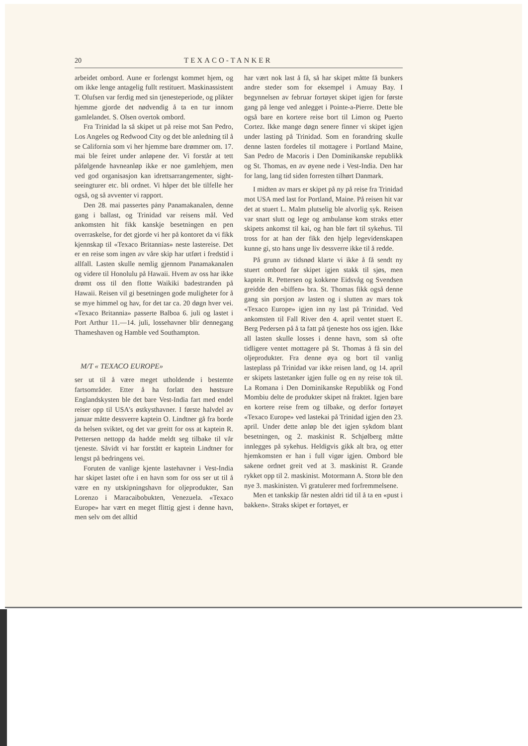20 TEXACO-TANKER
arbeidet ombord. Aune er forlengst kommet hjem, og om ikke lenge antagelig fullt restituert. Maskinassistent T. Olufsen var ferdig med sin tjenesteperiode, og plikter hjemme gjorde det nødvendig å ta en tur innom gamlelandet. S. Olsen overtok ombord.
Fra Trinidad la så skipet ut på reise mot San Pedro, Los Angeles og Redwood City og det ble anledning til å se California som vi her hjemme bare drømmer om. 17. mai ble feiret under anløpene der. Vi forstår at tett påfølgende havneanløp ikke er noe gamlehjem, men ved god organisasjon kan idrettsarrangementer, sight-seeingturer etc. bli ordnet. Vi håper det ble tilfelle her også, og så avventer vi rapport.
Den 28. mai passertes pȧny Panamakanalen, denne gang i ballast, og Trinidad var reisens mål. Ved ankomsten hit fikk kanskje besetningen en pen overraskelse, for det gjorde vi her på kontoret da vi fikk kjennskap til «Texaco Britannias» neste lastereise. Det er en reise som ingen av våre skip har utført i fredstid i allfall. Lasten skulle nemlig gjennom Panamakanalen og videre til Honolulu på Hawaii. Hvem av oss har ikke drømt oss til den flotte Waikiki badestranden på Hawaii. Reisen vil gi besetningen gode muligheter for å se mye himmel og hav, for det tar ca. 20 døgn hver vei. «Texaco Britannia» passerte Balboa 6. juli og lastet i Port Arthur 11.—14. juli, lossehavner blir dennegang Thameshaven og Hamble ved Southampton.
M/T « TEXACO EUROPE»
ser ut til å være meget utholdende i bestemte fartsområder. Etter å ha forlatt den høstsure Englandskysten ble det bare Vest-India fart med endel reiser opp til USA's østkysthavner. I første halvdel av januar måtte dessverre kaptein O. Lindtner gå fra borde da helsen sviktet, og det var greitt for oss at kaptein R. Pettersen nettopp da hadde meldt seg tilbake til vår tjeneste. Såvidt vi har forstått er kaptein Lindtner for lengst på bedringens vei.
Foruten de vanlige kjente lastehavner i Vest-India har skipet lastet ofte i en havn som for oss ser ut til å være en ny utskipningshavn for oljeprodukter, San Lorenzo i Maracaibobukten, Venezuela. «Texaco Europe» har vært en meget flittig gjest i denne havn, men selv om det alltid
har vært nok last å få, så har skipet måtte få bunkers andre steder som for eksempel i Amuay Bay. I begynnelsen av februar fortøyet skipet igjen for første gang på lenge ved anlegget i Pointe-a-Pierre. Dette ble også bare en kortere reise bort til Limon og Puerto Cortez. Ikke mange døgn senere finner vi skipet igjen under lasting på Trinidad. Som en forandring skulle denne lasten fordeles til mottagere i Portland Maine, San Pedro de Macoris i Den Dominikanske republikk og St. Thomas, en av øyene nede i Vest-India. Den har for lang, lang tid siden forresten tilhørt Danmark.
I midten av mars er skipet på ny på reise fra Trinidad mot USA med last for Portland, Maine. På reisen hit var det at stuert L. Malm plutselig ble alvorlig syk. Reisen var snart slutt og lege og ambulanse kom straks etter skipets ankomst til kai, og han ble ført til sykehus. Til tross for at han der fikk den hjelp legevidenskapen kunne gi, sto hans unge liv dessverre ikke til å redde.
På grunn av tidsnød klarte vi ikke å få sendt ny stuert ombord før skipet igjen stakk til sjøs, men kaptein R. Pettersen og kokkene Eidsvåg og Svendsen greidde den «biffen» bra. St. Thomas fikk også denne gang sin porsjon av lasten og i slutten av mars tok «Texaco Europe» igjen inn ny last på Trinidad. Ved ankomsten til Fall River den 4. april ventet stuert E. Berg Pedersen på å ta fatt på tjeneste hos oss igjen. Ikke all lasten skulle losses i denne havn, som så ofte tidligere ventet mottagere på St. Thomas å få sin del oljeprodukter. Fra denne øya og bort til vanlig lasteplass på Trinidad var ikke reisen land, og 14. april er skipets lastetanker igjen fulle og en ny reise tok til. La Romana i Den Dominikanske Republikk og Fond Mombiu delte de produkter skipet nå fraktet. Igjen bare en kortere reise frem og tilbake, og derfor fortøyet «Texaco Europe» ved lastekai på Trinidad igjen den 23. april. Under dette anløp ble det igjen sykdom blant besetningen, og 2. maskinist R. Schjølberg måtte innlegges på sykehus. Heldigvis gikk alt bra, og etter hjemkomsten er han i full vigør igjen. Ombord ble sakene ordnet greit ved at 3. maskinist R. Grande rykket opp til 2. maskinist. Motormann A. Storø ble den nye 3. maskinisten. Vi gratulerer med forfremmelsene.
Men et tankskip får nesten aldri tid til å ta en «pust i bakken». Straks skipet er fortøyet, er